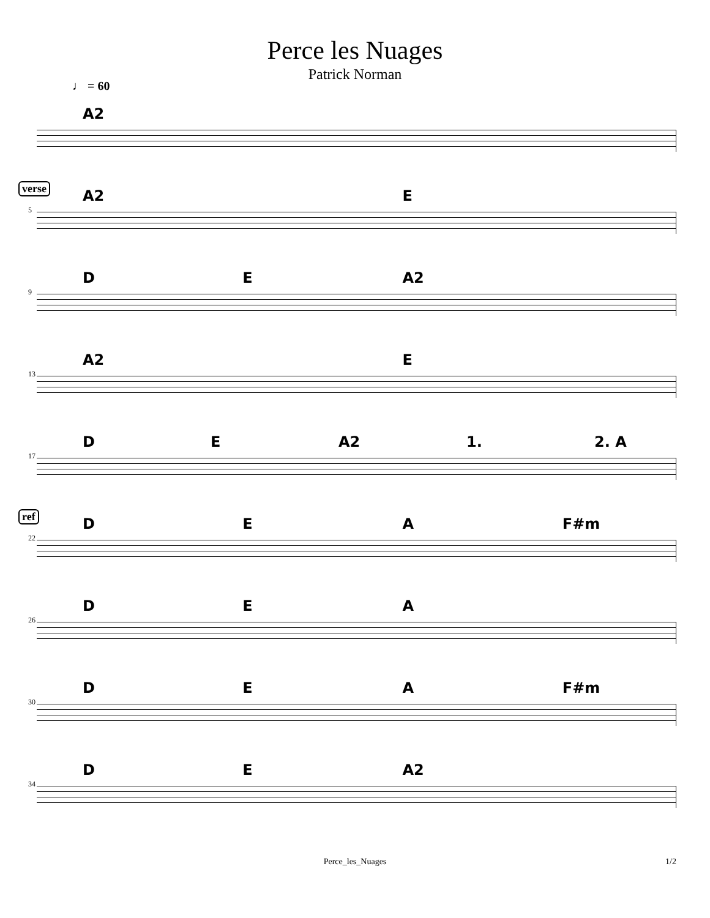Perce les Nuages
Patrick Norman
♩ = 60
A2
verse
A2 E
5
DE A2
9
A2 E
13
DE A2 1. 2. A
17
ref
DEA F#m
22
DEA
26
DEA F#m
30
DE A2
34
Perce_les_Nuages 1/2